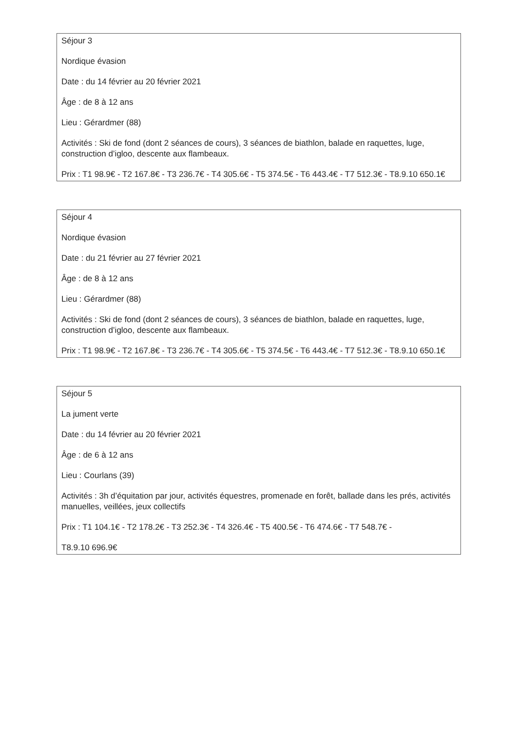Séjour 3
Nordique évasion
Date : du 14 février au 20 février 2021
Âge : de 8 à 12 ans
Lieu : Gérardmer (88)
Activités : Ski de fond (dont 2 séances de cours), 3 séances de biathlon, balade en raquettes, luge, construction d’igloo, descente aux flambeaux.
Prix : T1 98.9€ - T2 167.8€ - T3 236.7€ - T4 305.6€ - T5 374.5€ - T6 443.4€ - T7 512.3€ - T8.9.10 650.1€
Séjour 4
Nordique évasion
Date : du 21 février au 27 février 2021
Âge : de 8 à 12 ans
Lieu : Gérardmer (88)
Activités : Ski de fond (dont 2 séances de cours), 3 séances de biathlon, balade en raquettes, luge, construction d’igloo, descente aux flambeaux.
Prix : T1 98.9€ - T2 167.8€ - T3 236.7€ - T4 305.6€ - T5 374.5€ - T6 443.4€ - T7 512.3€ - T8.9.10 650.1€
Séjour 5
La jument verte
Date : du 14 février au 20 février 2021
Âge : de 6 à 12 ans
Lieu : Courlans (39)
Activités : 3h d’équitation par jour, activités équestres, promenade en forêt, ballade dans les prés, activités manuelles, veillées, jeux collectifs
Prix : T1 104.1€ - T2 178.2€ - T3 252.3€ - T4 326.4€ - T5 400.5€ - T6 474.6€ - T7 548.7€ -
T8.9.10 696.9€